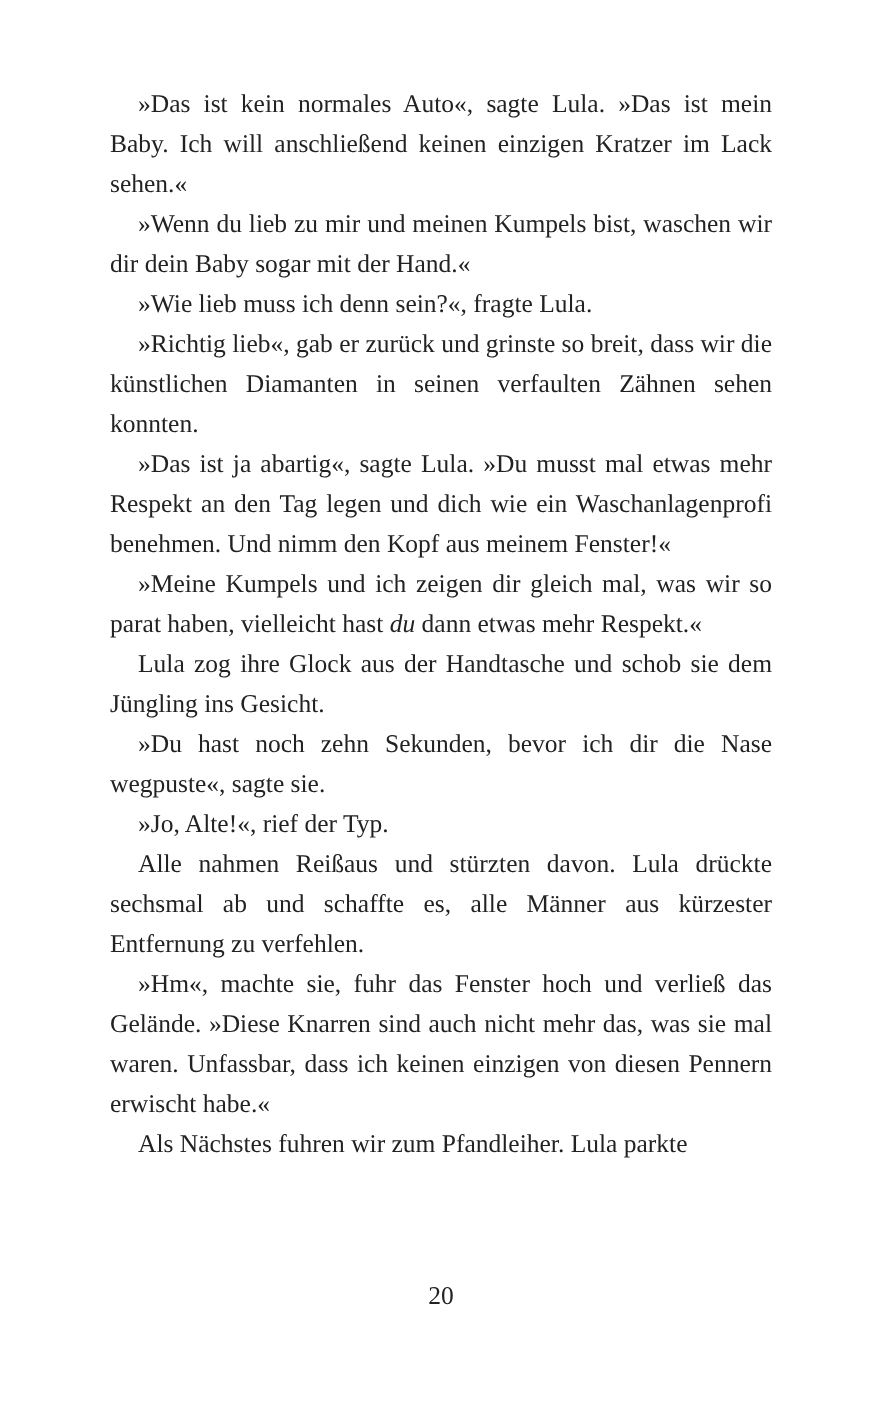»Das ist kein normales Auto«, sagte Lula. »Das ist mein Baby. Ich will anschließend keinen einzigen Kratzer im Lack sehen.«
»Wenn du lieb zu mir und meinen Kumpels bist, waschen wir dir dein Baby sogar mit der Hand.«
»Wie lieb muss ich denn sein?«, fragte Lula.
»Richtig lieb«, gab er zurück und grinste so breit, dass wir die künstlichen Diamanten in seinen verfaulten Zähnen sehen konnten.
»Das ist ja abartig«, sagte Lula. »Du musst mal etwas mehr Respekt an den Tag legen und dich wie ein Waschanlagenprofi benehmen. Und nimm den Kopf aus meinem Fenster!«
»Meine Kumpels und ich zeigen dir gleich mal, was wir so parat haben, vielleicht hast du dann etwas mehr Respekt.«
Lula zog ihre Glock aus der Handtasche und schob sie dem Jüngling ins Gesicht.
»Du hast noch zehn Sekunden, bevor ich dir die Nase wegpuste«, sagte sie.
»Jo, Alte!«, rief der Typ.
Alle nahmen Reißaus und stürzten davon. Lula drückte sechsmal ab und schaffte es, alle Männer aus kürzester Entfernung zu verfehlen.
»Hm«, machte sie, fuhr das Fenster hoch und verließ das Gelände. »Diese Knarren sind auch nicht mehr das, was sie mal waren. Unfassbar, dass ich keinen einzigen von diesen Pennern erwischt habe.«
Als Nächstes fuhren wir zum Pfandleiher. Lula parkte
20